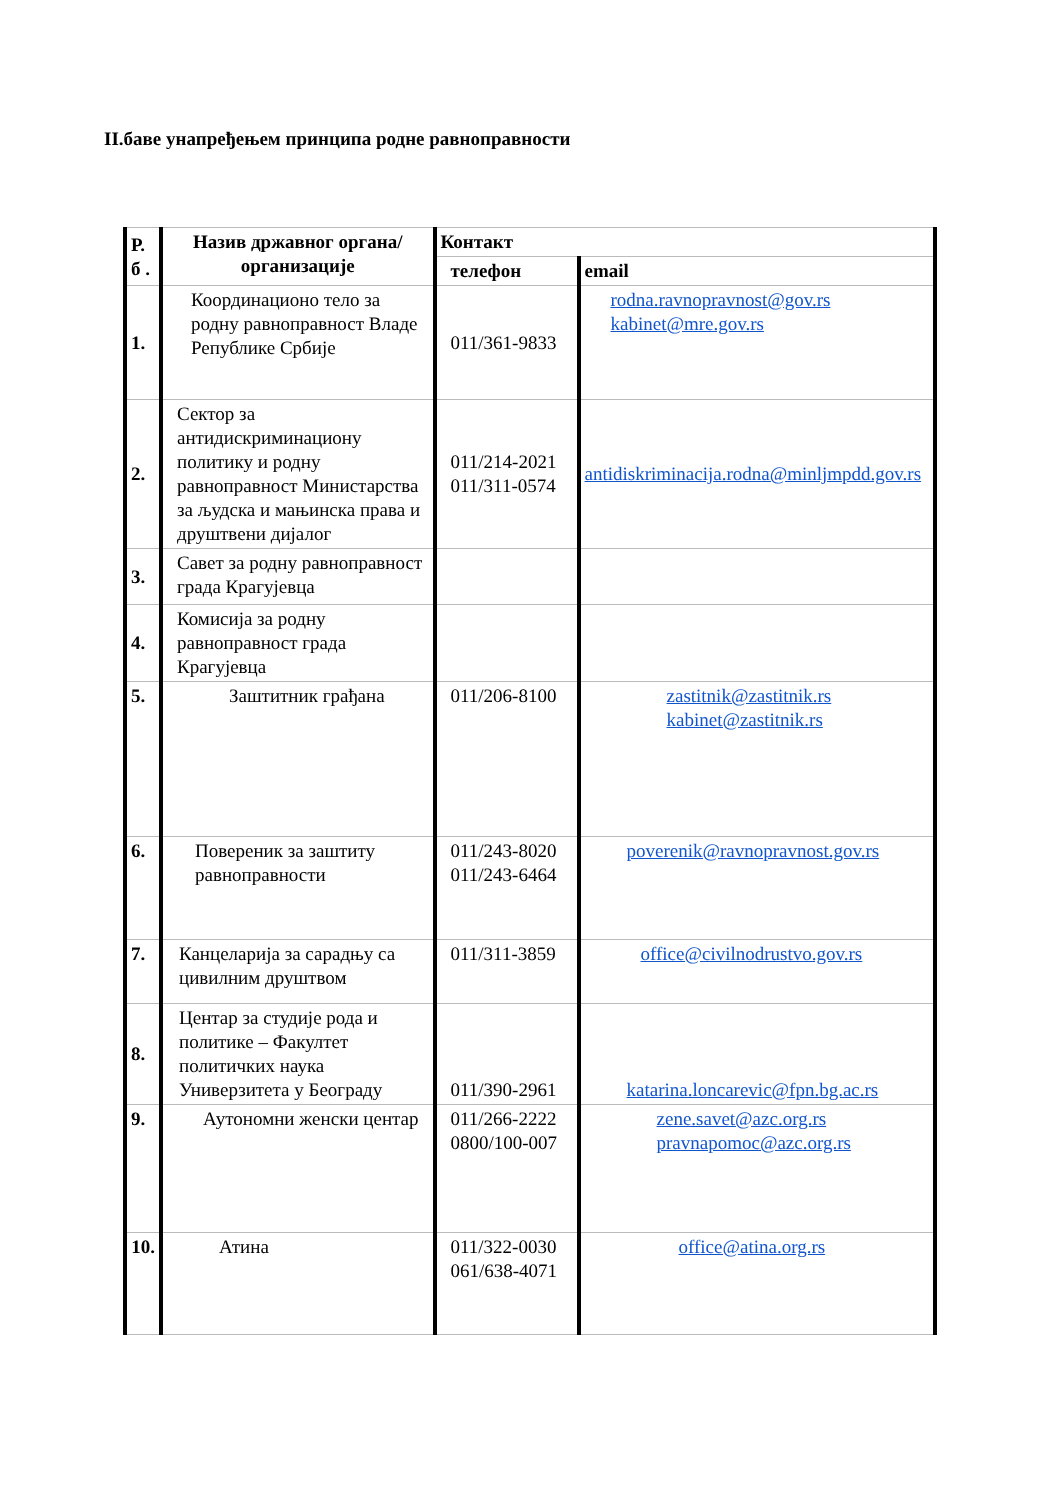II.баве унапређењем принципа родне равноправности
| Р. б . | Назив државног органа/организације | Контакт | |
| --- | --- | --- | --- |
| | | телефон | email |
| 1. | Координационо тело за родну равноправност Владе Републике Србије | 011/361-9833 | rodna.ravnopravnost@gov.rs kabinet@mre.gov.rs |
| 2. | Сектор за антидискриминациону политику и родну равноправност Министарства за људска и мањинска права и друштвени дијалог | 011/214-2021 011/311-0574 | antidiskriminacija.rodna@minljmpdd.gov.rs |
| 3. | Савет за родну равноправност града Крагујевца | | |
| 4. | Комисија за родну равноправност града Крагујевца | | |
| 5. | Заштитник грађана | 011/206-8100 | zastitnik@zastitnik.rs kabinet@zastitnik.rs |
| 6. | Повереник за заштиту равноправности | 011/243-8020 011/243-6464 | poverenik@ravnopravnost.gov.rs |
| 7. | Канцеларија за сарадњу са цивилним друштвом | 011/311-3859 | office@civilnodrustvo.gov.rs |
| 8. | Центар за студије рода и политике – Факултет политичких наука Универзитета у Београду | 011/390-2961 | katarina.loncarevic@fpn.bg.ac.rs |
| 9. | Аутономни женски центар | 011/266-2222 0800/100-007 | zene.savet@azc.org.rs pravnapomoc@azc.org.rs |
| 10. | Атина | 011/322-0030 061/638-4071 | office@atina.org.rs |